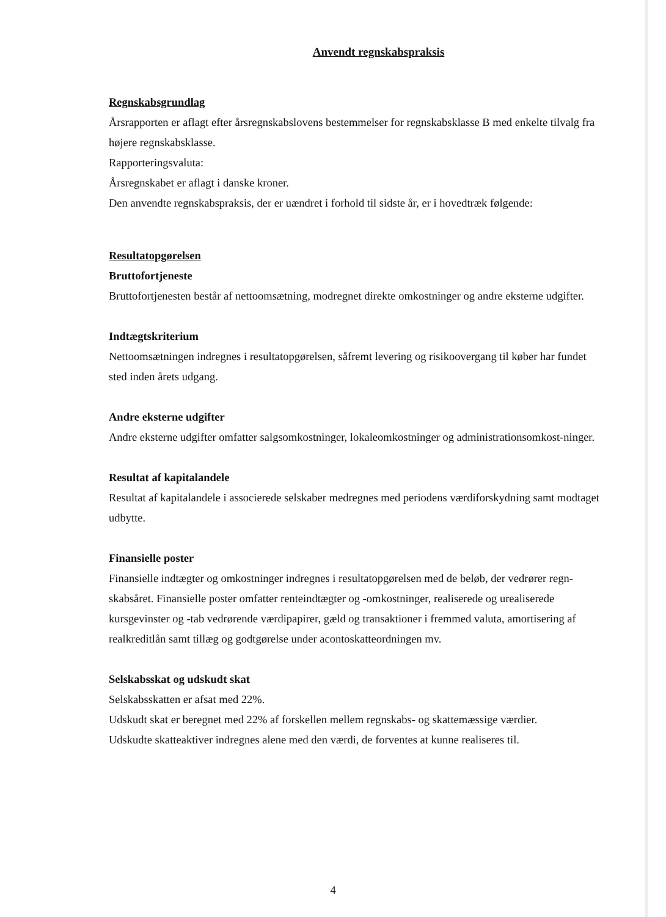Anvendt regnskabspraksis
Regnskabsgrundlag
Årsrapporten er aflagt efter årsregnskabslovens bestemmelser for regnskabsklasse B med enkelte tilvalg fra højere regnskabsklasse.
Rapporteringsvaluta:
Årsregnskabet er aflagt i danske kroner.
Den anvendte regnskabspraksis, der er uændret i forhold til sidste år, er i hovedtræk følgende:
Resultatopgørelsen
Bruttofortjeneste
Bruttofortjenesten består af nettoomsætning, modregnet direkte omkostninger og andre eksterne udgifter.
Indtægtskriterium
Nettoomsætningen indregnes i resultatopgørelsen, såfremt levering og risikoovergang til køber har fundet sted inden årets udgang.
Andre eksterne udgifter
Andre eksterne udgifter omfatter salgsomkostninger, lokaleomkostninger og administrationsomkost-ninger.
Resultat af kapitalandele
Resultat af kapitalandele i associerede selskaber medregnes med periodens værdiforskydning samt modtaget udbytte.
Finansielle poster
Finansielle indtægter og omkostninger indregnes i resultatopgørelsen med de beløb, der vedrører regn-skabsåret. Finansielle poster omfatter renteindtægter og -omkostninger, realiserede og urealiserede kursgevinster og -tab vedrørende værdipapirer, gæld og transaktioner i fremmed valuta, amortisering af realkreditlån samt tillæg og godtgørelse under acontoskatteordningen mv.
Selskabsskat og udskudt skat
Selskabsskatten er afsat med 22%.
Udskudt skat er beregnet med 22% af forskellen mellem regnskabs- og skattemæssige værdier.
Udskudte skatteaktiver indregnes alene med den værdi, de forventes at kunne realiseres til.
4